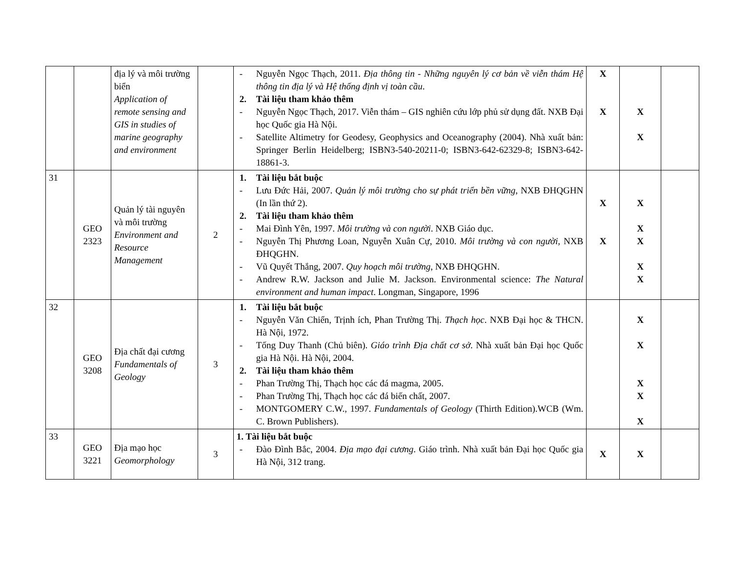| | | địa lý và môi trường biển Application of remote sensing and GIS in studies of marine geography and environment | | - Nguyễn Ngọc Thạch, 2011. Địa thông tin - Những nguyên lý cơ bản về viễn thám Hệ thông tin địa lý và Hệ thống định vị toàn cầu . 2. Tài liệu tham khảo thêm - Nguyễn Ngọc Thạch, 2017. Viễn thám – GIS nghiên cứu lớp phủ sử dụng đất. NXB Đại học Quốc gia Hà Nội. - Satellite Altimetry for Geodesy, Geophysics and Oceanography (2004). Nhà xuất bản: Springer Berlin Heidelberg; ISBN3-540-20211-0; ISBN3-642-62329-8; ISBN3-642-18861-3. | X X | X X | |
| 31 | GEO 2323 | Quản lý tài nguyên và môi trường Environment and Resource Management | 2 | 1. Tài liệu bắt buộc - Lưu Đức Hải, 2007. Quản lý môi trường cho sự phát triển bền vững , NXB ĐHQGHN (In lần thứ 2). 2. Tài liệu tham khảo thêm - Mai Đình Yên, 1997. Môi trường và con người . NXB Giáo dục. - Nguyễn Thị Phương Loan, Nguyễn Xuân Cự, 2010. Môi trường và con người, NXB ĐHQGHN. - Vũ Quyết Thắng, 2007. Quy hoạch môi trường , NXB ĐHQGHN. - Andrew R.W. Jackson and Julie M. Jackson. Environmental science: The Natural environment and human impact . Longman, Singapore, 1996 | X X | X X X X X | |
| 32 | GEO 3208 | Địa chất đại cương Fundamentals of Geology | 3 | 1. Tài liệu bắt buộc - Nguyễn Văn Chiển, Trịnh ích, Phan Trường Thị. Thạch học . NXB Đại học & THCN. Hà Nội, 1972. - Tống Duy Thanh (Chủ biên). Giáo trình Địa chất cơ sở . Nhà xuất bản Đại học Quốc gia Hà Nội. Hà Nội, 2004. 2. Tài liệu tham khảo thêm - Phan Trường Thị, Thạch học các đá magma, 2005. - Phan Trường Thị, Thạch học các đá biến chất, 2007. - MONTGOMERY C.W., 1997. Fundamentals of Geology (Thirth Edition).WCB (Wm. C. Brown Publishers). | | X X X X X | |
| 33 | GEO 3221 | Địa mạo học Geomorphology | 3 | 1. Tài liệu bắt buộc - Đào Đình Bắc, 2004. Địa mạo đại cương . Giáo trình. Nhà xuất bản Đại học Quốc gia Hà Nội, 312 trang. | X | X | |